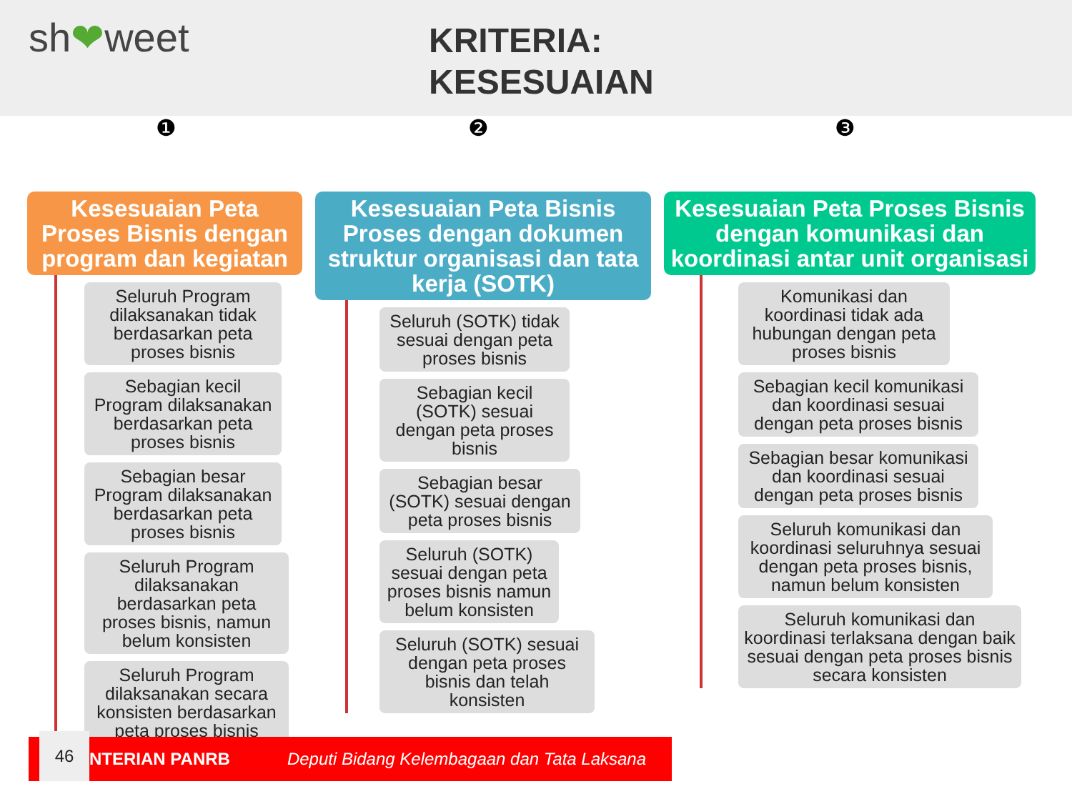sh❤weet
KRITERIA:
KESESUAIAN
❶ ❷ ❸
Kesesuaian Peta Proses Bisnis dengan program dan kegiatan
Seluruh Program dilaksanakan tidak berdasarkan peta proses bisnis
Sebagian kecil Program dilaksanakan berdasarkan peta proses bisnis
Sebagian besar Program dilaksanakan berdasarkan peta proses bisnis
Seluruh Program dilaksanakan berdasarkan peta proses bisnis, namun belum konsisten
Seluruh Program dilaksanakan secara konsisten berdasarkan peta proses bisnis
Kesesuaian Peta Bisnis Proses dengan dokumen struktur organisasi dan tata kerja (SOTK)
Seluruh (SOTK) tidak sesuai dengan peta proses bisnis
Sebagian kecil (SOTK) sesuai dengan peta proses bisnis
Sebagian besar (SOTK) sesuai dengan peta proses bisnis
Seluruh (SOTK) sesuai dengan peta proses bisnis namun belum konsisten
Seluruh (SOTK) sesuai dengan peta proses bisnis dan telah konsisten
Kesesuaian Peta Proses Bisnis dengan komunikasi dan koordinasi antar unit organisasi
Komunikasi dan koordinasi tidak ada hubungan dengan peta proses bisnis
Sebagian kecil komunikasi dan koordinasi sesuai dengan peta proses bisnis
Sebagian besar komunikasi dan koordinasi sesuai dengan peta proses bisnis
Seluruh komunikasi dan koordinasi seluruhnya sesuai dengan peta proses bisnis, namun belum konsisten
Seluruh komunikasi dan koordinasi terlaksana dengan baik sesuai dengan peta proses bisnis secara konsisten
46
NTERIAN PANRB Deputi Bidang Kelembagaan dan Tata Laksana